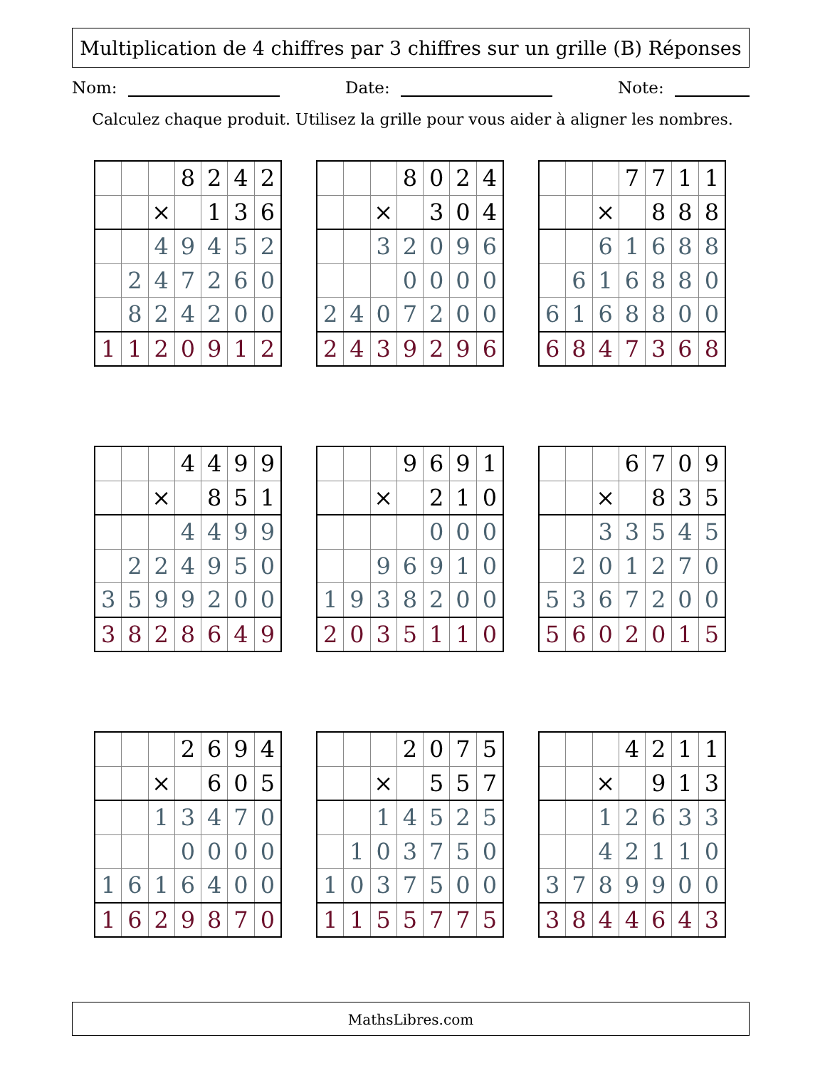Multiplication de 4 chiffres par 3 chiffres sur un grille (B) Réponses
Nom: Date: Note:
Calculez chaque produit. Utilisez la grille pour vous aider à aligner les nombres.
| | | | 8 | 2 | 4 | 2 |
| | | × | | 1 | 3 | 6 |
| | | 4 | 9 | 4 | 5 | 2 |
| | 2 | 4 | 7 | 2 | 6 | 0 |
| | 8 | 2 | 4 | 2 | 0 | 0 |
| 1 | 1 | 2 | 0 | 9 | 1 | 2 |
| | | | 8 | 0 | 2 | 4 |
| | | × | | 3 | 0 | 4 |
| | | 3 | 2 | 0 | 9 | 6 |
| | | | 0 | 0 | 0 | 0 |
| 2 | 4 | 0 | 7 | 2 | 0 | 0 |
| 2 | 4 | 3 | 9 | 2 | 9 | 6 |
| | | | 7 | 7 | 1 | 1 |
| | | × | | 8 | 8 | 8 |
| | | 6 | 1 | 6 | 8 | 8 |
| | 6 | 1 | 6 | 8 | 8 | 0 |
| 6 | 1 | 6 | 8 | 8 | 0 | 0 |
| 6 | 8 | 4 | 7 | 3 | 6 | 8 |
| | | | 4 | 4 | 9 | 9 |
| | | × | | 8 | 5 | 1 |
| | | | 4 | 4 | 9 | 9 |
| | 2 | 2 | 4 | 9 | 5 | 0 |
| 3 | 5 | 9 | 9 | 2 | 0 | 0 |
| 3 | 8 | 2 | 8 | 6 | 4 | 9 |
| | | | 9 | 6 | 9 | 1 |
| | | × | | 2 | 1 | 0 |
| | | | | 0 | 0 | 0 |
| | | 9 | 6 | 9 | 1 | 0 |
| 1 | 9 | 3 | 8 | 2 | 0 | 0 |
| 2 | 0 | 3 | 5 | 1 | 1 | 0 |
| | | | 6 | 7 | 0 | 9 |
| | | × | | 8 | 3 | 5 |
| | | 3 | 3 | 5 | 4 | 5 |
| | 2 | 0 | 1 | 2 | 7 | 0 |
| 5 | 3 | 6 | 7 | 2 | 0 | 0 |
| 5 | 6 | 0 | 2 | 0 | 1 | 5 |
| | | | 2 | 6 | 9 | 4 |
| | | × | | 6 | 0 | 5 |
| | | 1 | 3 | 4 | 7 | 0 |
| | | | 0 | 0 | 0 | 0 |
| 1 | 6 | 1 | 6 | 4 | 0 | 0 |
| 1 | 6 | 2 | 9 | 8 | 7 | 0 |
| | | | 2 | 0 | 7 | 5 |
| | | × | | 5 | 5 | 7 |
| | | 1 | 4 | 5 | 2 | 5 |
| | 1 | 0 | 3 | 7 | 5 | 0 |
| 1 | 0 | 3 | 7 | 5 | 0 | 0 |
| 1 | 1 | 5 | 5 | 7 | 7 | 5 |
| | | | 4 | 2 | 1 | 1 |
| | | × | | 9 | 1 | 3 |
| | | 1 | 2 | 6 | 3 | 3 |
| | | 4 | 2 | 1 | 1 | 0 |
| 3 | 7 | 8 | 9 | 9 | 0 | 0 |
| 3 | 8 | 4 | 4 | 6 | 4 | 3 |
MathsLibres.com